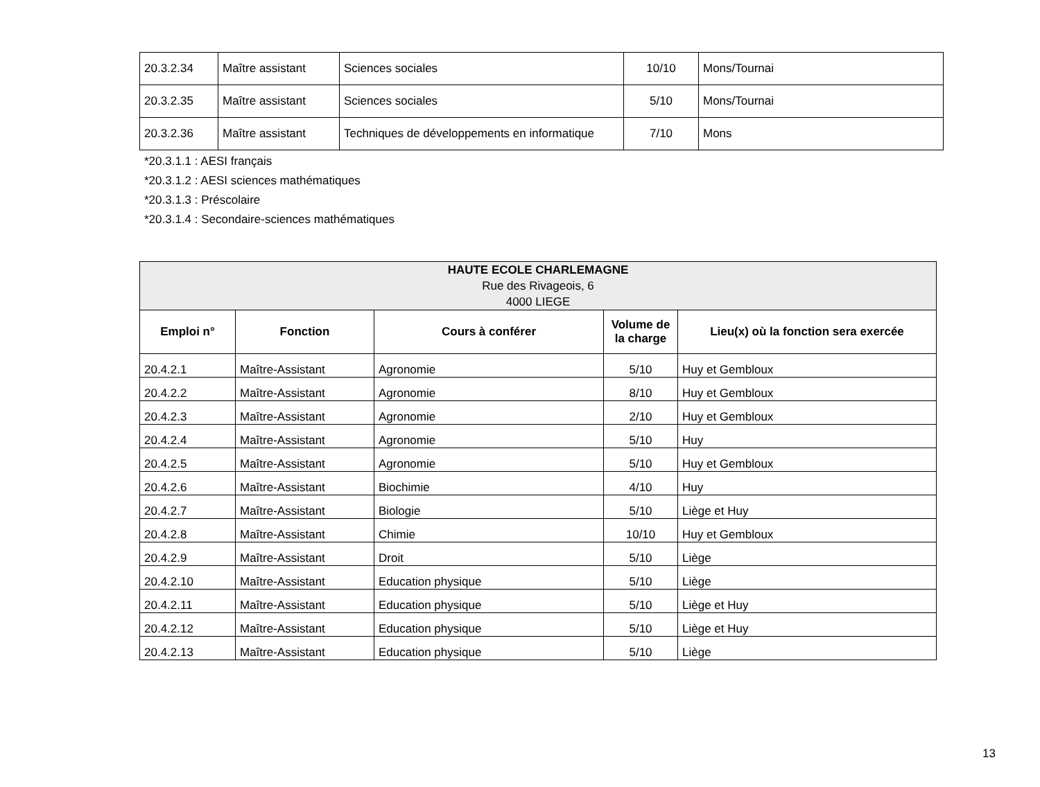| 20.3.2.34 | Maître assistant | Sciences sociales | 10/10 | Mons/Tournai |
| 20.3.2.35 | Maître assistant | Sciences sociales | 5/10 | Mons/Tournai |
| 20.3.2.36 | Maître assistant | Techniques de développements en informatique | 7/10 | Mons |
*20.3.1.1 : AESI français
*20.3.1.2 : AESI sciences mathématiques
*20.3.1.3 : Préscolaire
*20.3.1.4 : Secondaire-sciences mathématiques
| HAUTE ECOLE CHARLEMAGNE Rue des Rivageois, 6 4000 LIEGE | | | | |
| --- | --- | --- | --- | --- |
| Emploi n° | Fonction | Cours à conférer | Volume de la charge | Lieu(x) où la fonction sera exercée |
| 20.4.2.1 | Maître-Assistant | Agronomie | 5/10 | Huy et Gembloux |
| 20.4.2.2 | Maître-Assistant | Agronomie | 8/10 | Huy et Gembloux |
| 20.4.2.3 | Maître-Assistant | Agronomie | 2/10 | Huy et Gembloux |
| 20.4.2.4 | Maître-Assistant | Agronomie | 5/10 | Huy |
| 20.4.2.5 | Maître-Assistant | Agronomie | 5/10 | Huy et Gembloux |
| 20.4.2.6 | Maître-Assistant | Biochimie | 4/10 | Huy |
| 20.4.2.7 | Maître-Assistant | Biologie | 5/10 | Liège et Huy |
| 20.4.2.8 | Maître-Assistant | Chimie | 10/10 | Huy et Gembloux |
| 20.4.2.9 | Maître-Assistant | Droit | 5/10 | Liège |
| 20.4.2.10 | Maître-Assistant | Education physique | 5/10 | Liège |
| 20.4.2.11 | Maître-Assistant | Education physique | 5/10 | Liège et Huy |
| 20.4.2.12 | Maître-Assistant | Education physique | 5/10 | Liège et Huy |
| 20.4.2.13 | Maître-Assistant | Education physique | 5/10 | Liège |
13